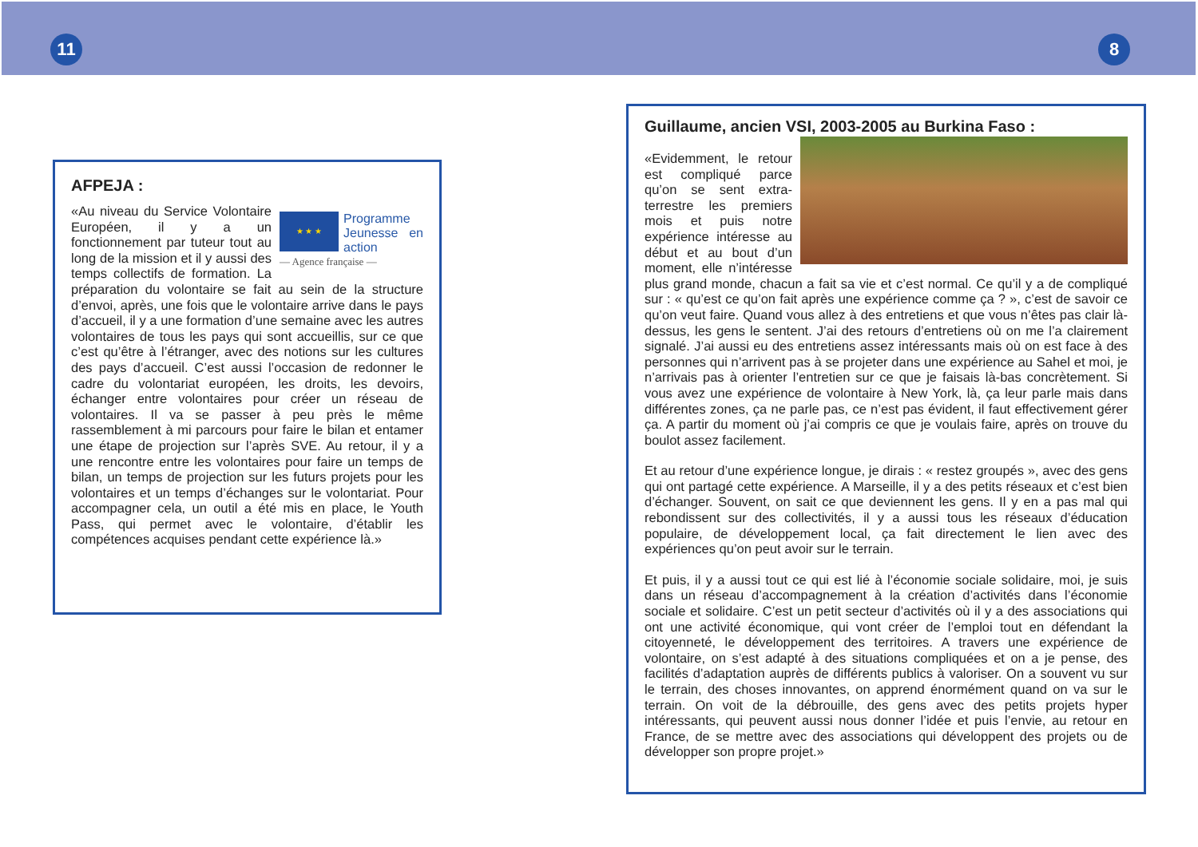11 8
AFPEJA :
★ ★ ★
Programme Jeunesse en action
— Agence française —
«Au niveau du Service Volontaire Européen, il y a un fonctionnement par tuteur tout au long de la mission et il y aussi des temps collectifs de formation. La préparation du volontaire se fait au sein de la structure d’envoi, après, une fois que le volontaire arrive dans le pays d’accueil, il y a une formation d’une semaine avec les autres volontaires de tous les pays qui sont accueillis, sur ce que c’est qu’être à l’étranger, avec des notions sur les cultures des pays d’accueil. C’est aussi l’occasion de redonner le cadre du volontariat européen, les droits, les devoirs, échanger entre volontaires pour créer un réseau de volontaires. Il va se passer à peu près le même rassemblement à mi parcours pour faire le bilan et entamer une étape de projection sur l’après SVE. Au retour, il y a une rencontre entre les volontaires pour faire un temps de bilan, un temps de projection sur les futurs projets pour les volontaires et un temps d’échanges sur le volontariat. Pour accompagner cela, un outil a été mis en place, le Youth Pass, qui permet avec le volontaire, d’établir les compétences acquises pendant cette expérience là.»
Guillaume, ancien VSI, 2003-2005 au Burkina Faso :
«Evidemment, le retour est compliqué parce qu’on se sent extra-terrestre les premiers mois et puis notre expérience intéresse au début et au bout d’un moment, elle n’intéresse plus grand monde, chacun a fait sa vie et c’est normal. Ce qu’il y a de compliqué sur : « qu’est ce qu’on fait après une expérience comme ça ? », c’est de savoir ce qu’on veut faire. Quand vous allez à des entretiens et que vous n’êtes pas clair là-dessus, les gens le sentent. J’ai des retours d’entretiens où on me l’a clairement signalé. J’ai aussi eu des entretiens assez intéressants mais où on est face à des personnes qui n’arrivent pas à se projeter dans une expérience au Sahel et moi, je n’arrivais pas à orienter l’entretien sur ce que je faisais là-bas concrètement. Si vous avez une expérience de volontaire à New York, là, ça leur parle mais dans différentes zones, ça ne parle pas, ce n’est pas évident, il faut effectivement gérer ça. A partir du moment où j’ai compris ce que je voulais faire, après on trouve du boulot assez facilement.
Et au retour d’une expérience longue, je dirais : « restez groupés », avec des gens qui ont partagé cette expérience. A Marseille, il y a des petits réseaux et c’est bien d’échanger. Souvent, on sait ce que deviennent les gens. Il y en a pas mal qui rebondissent sur des collectivités, il y a aussi tous les réseaux d’éducation populaire, de développement local, ça fait directement le lien avec des expériences qu’on peut avoir sur le terrain.
Et puis, il y a aussi tout ce qui est lié à l’économie sociale solidaire, moi, je suis dans un réseau d’accompagnement à la création d’activités dans l’économie sociale et solidaire. C’est un petit secteur d’activités où il y a des associations qui ont une activité économique, qui vont créer de l’emploi tout en défendant la citoyenneté, le développement des territoires. A travers une expérience de volontaire, on s’est adapté à des situations compliquées et on a je pense, des facilités d’adaptation auprès de différents publics à valoriser. On a souvent vu sur le terrain, des choses innovantes, on apprend énormément quand on va sur le terrain. On voit de la débrouille, des gens avec des petits projets hyper intéressants, qui peuvent aussi nous donner l’idée et puis l’envie, au retour en France, de se mettre avec des associations qui développent des projets ou de développer son propre projet.»